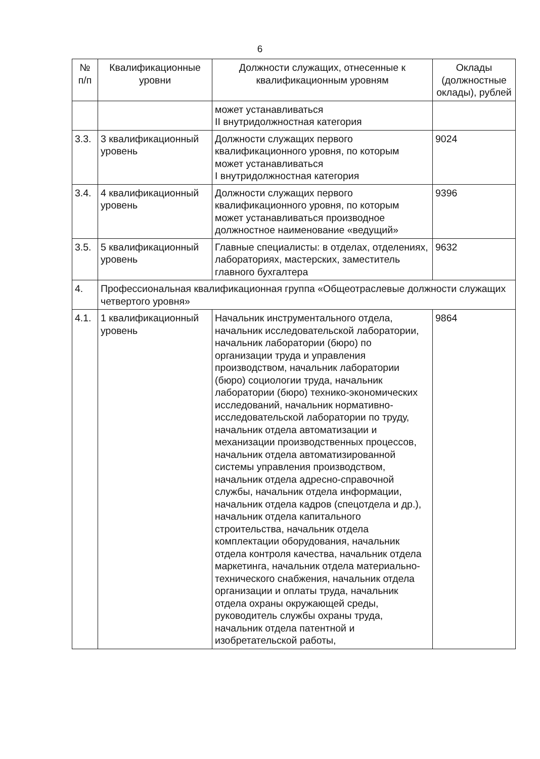6
| № п/п | Квалификационные уровни | Должности служащих, отнесенные к квалификационным уровням | Оклады (должностные оклады), рублей |
| --- | --- | --- | --- |
| | | может устанавливаться II внутридолжностная категория | |
| 3.3. | 3 квалификационный уровень | Должности служащих первого квалификационного уровня, по которым может устанавливаться I внутридолжностная категория | 9024 |
| 3.4. | 4 квалификационный уровень | Должности служащих первого квалификационного уровня, по которым может устанавливаться производное должностное наименование «ведущий» | 9396 |
| 3.5. | 5 квалификационный уровень | Главные специалисты: в отделах, отделениях, лабораториях, мастерских, заместитель главного бухгалтера | 9632 |
| 4. | Профессиональная квалификационная группа «Общеотраслевые должности служащих четвертого уровня» | | |
| 4.1. | 1 квалификационный уровень | Начальник инструментального отдела, начальник исследовательской лаборатории, начальник лаборатории (бюро) по организации труда и управления производством, начальник лаборатории (бюро) социологии труда, начальник лаборатории (бюро) технико-экономических исследований, начальник нормативно-исследовательской лаборатории по труду, начальник отдела автоматизации и механизации производственных процессов, начальник отдела автоматизированной системы управления производством, начальник отдела адресно-справочной службы, начальник отдела информации, начальник отдела кадров (спецотдела и др.), начальник отдела капитального строительства, начальник отдела комплектации оборудования, начальник отдела контроля качества, начальник отдела маркетинга, начальник отдела материально-технического снабжения, начальник отдела организации и оплаты труда, начальник отдела охраны окружающей среды, руководитель службы охраны труда, начальник отдела патентной и изобретательской работы, | 9864 |